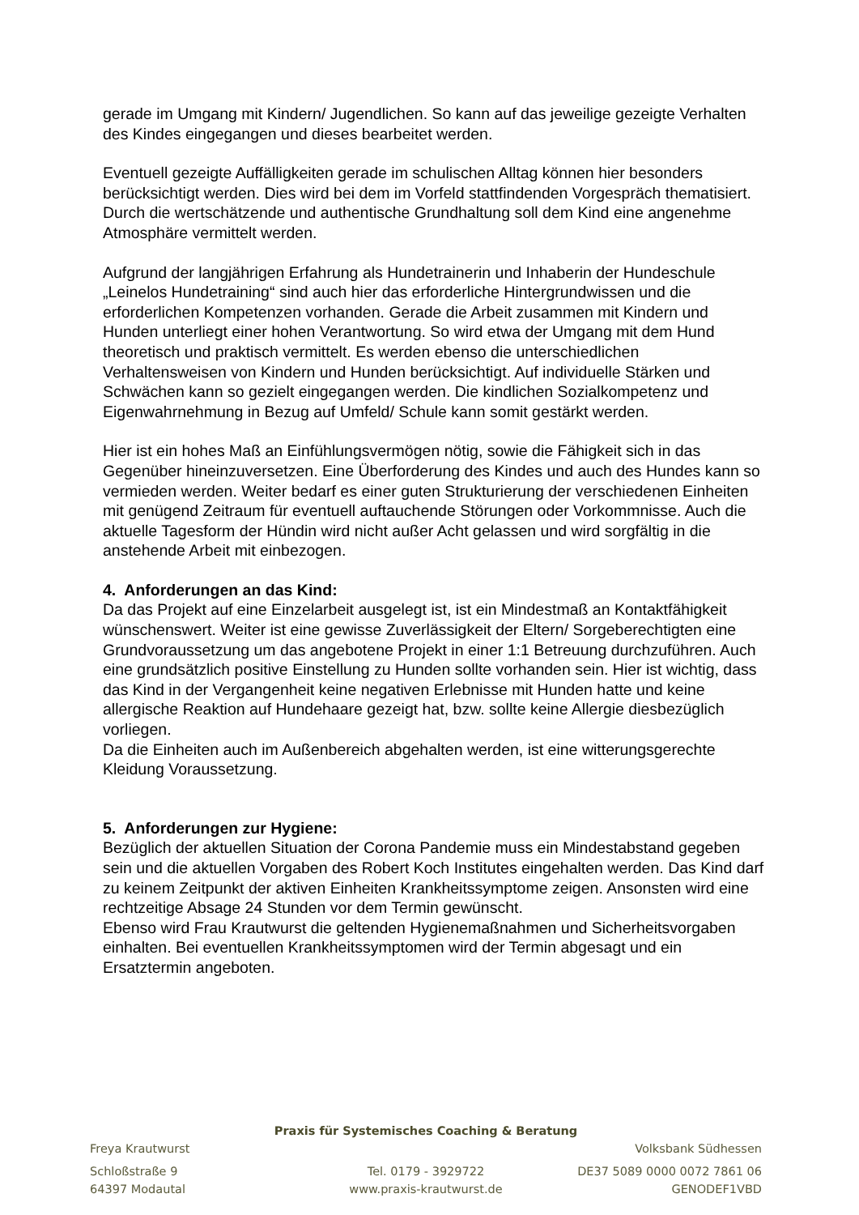gerade im Umgang mit Kindern/ Jugendlichen. So kann auf das jeweilige gezeigte Verhalten des Kindes eingegangen und dieses bearbeitet werden.
Eventuell gezeigte Auffälligkeiten gerade im schulischen Alltag können hier besonders berücksichtigt werden. Dies wird bei dem im Vorfeld stattfindenden Vorgespräch thematisiert.
Durch die wertschätzende und authentische Grundhaltung soll dem Kind eine angenehme Atmosphäre vermittelt werden.
Aufgrund der langjährigen Erfahrung als Hundetrainerin und Inhaberin der Hundeschule „Leinelos Hundetraining“ sind auch hier das erforderliche Hintergrundwissen und die erforderlichen Kompetenzen vorhanden. Gerade die Arbeit zusammen mit Kindern und Hunden unterliegt einer hohen Verantwortung. So wird etwa der Umgang mit dem Hund theoretisch und praktisch vermittelt. Es werden ebenso die unterschiedlichen Verhaltensweisen von Kindern und Hunden berücksichtigt. Auf individuelle Stärken und Schwächen kann so gezielt eingegangen werden. Die kindlichen Sozialkompetenz und Eigenwahrnehmung in Bezug auf Umfeld/ Schule kann somit gestärkt werden.
Hier ist ein hohes Maß an Einfühlungsvermögen nötig, sowie die Fähigkeit sich in das Gegenüber hineinzuversetzen. Eine Überforderung des Kindes und auch des Hundes kann so vermieden werden. Weiter bedarf es einer guten Strukturierung der verschiedenen Einheiten mit genügend Zeitraum für eventuell auftauchende Störungen oder Vorkommnisse. Auch die aktuelle Tagesform der Hündin wird nicht außer Acht gelassen und wird sorgfältig in die anstehende Arbeit mit einbezogen.
4. Anforderungen an das Kind:
Da das Projekt auf eine Einzelarbeit ausgelegt ist, ist ein Mindestmaß an Kontaktfähigkeit wünschenswert. Weiter ist eine gewisse Zuverlässigkeit der Eltern/ Sorgeberechtigten eine Grundvoraussetzung um das angebotene Projekt in einer 1:1 Betreuung durchzuführen. Auch eine grundsätzlich positive Einstellung zu Hunden sollte vorhanden sein. Hier ist wichtig, dass das Kind in der Vergangenheit keine negativen Erlebnisse mit Hunden hatte und keine allergische Reaktion auf Hundehaare gezeigt hat, bzw. sollte keine Allergie diesbezüglich vorliegen.
Da die Einheiten auch im Außenbereich abgehalten werden, ist eine witterungsgerechte Kleidung Voraussetzung.
5. Anforderungen zur Hygiene:
Bezüglich der aktuellen Situation der Corona Pandemie muss ein Mindestabstand gegeben sein und die aktuellen Vorgaben des Robert Koch Institutes eingehalten werden. Das Kind darf zu keinem Zeitpunkt der aktiven Einheiten Krankheitssymptome zeigen. Ansonsten wird eine rechtzeitige Absage 24 Stunden vor dem Termin gewünscht.
Ebenso wird Frau Krautwurst die geltenden Hygienemaßnahmen und Sicherheitsvorgaben einhalten. Bei eventuellen Krankheitssymptomen wird der Termin abgesagt und ein Ersatztermin angeboten.
Praxis für Systemisches Coaching & Beratung
Freya Krautwurst Volksbank Südhessen
Schloßstraße 9 Tel. 0179 - 3929722 DE37 5089 0000 0072 7861 06
64397 Modautal www.praxis-krautwurst.de GENODEF1VBD